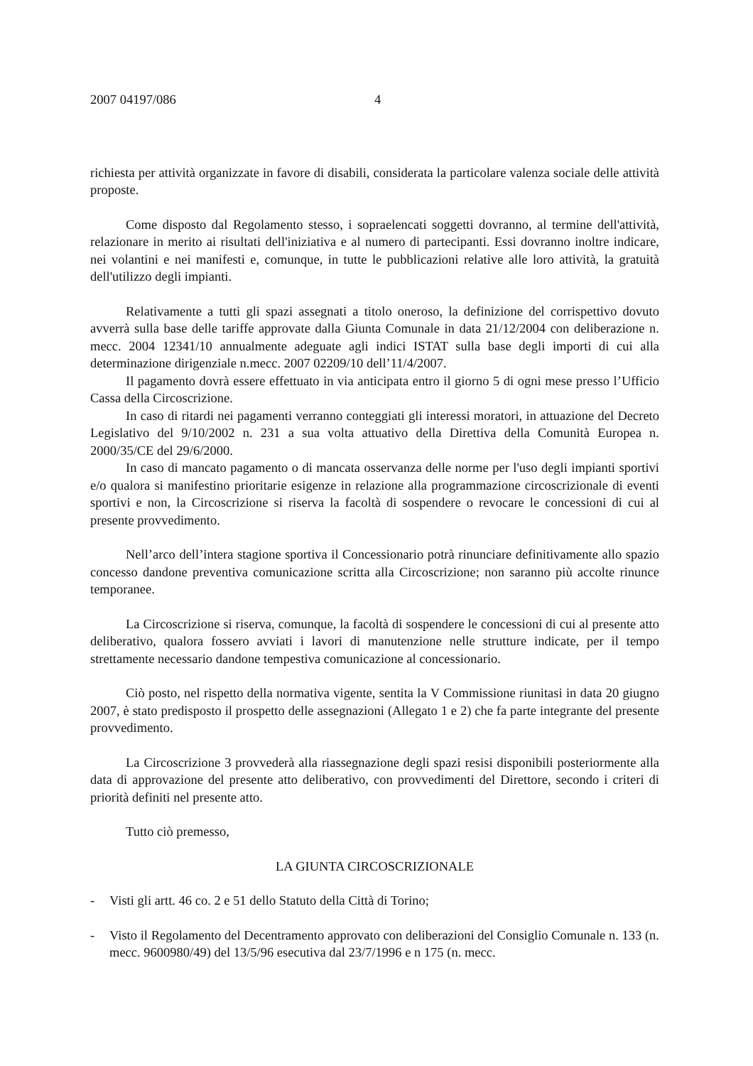2007 04197/086 4
richiesta per attività organizzate in favore di disabili, considerata la particolare valenza sociale delle attività proposte.
Come disposto dal Regolamento stesso, i sopraelencati soggetti dovranno, al termine dell'attività, relazionare in merito ai risultati dell'iniziativa e al numero di partecipanti. Essi dovranno inoltre indicare, nei volantini e nei manifesti e, comunque, in tutte le pubblicazioni relative alle loro attività, la gratuità dell'utilizzo degli impianti.
Relativamente a tutti gli spazi assegnati a titolo oneroso, la definizione del corrispettivo dovuto avverrà sulla base delle tariffe approvate dalla Giunta Comunale in data 21/12/2004 con deliberazione n. mecc. 2004 12341/10 annualmente adeguate agli indici ISTAT sulla base degli importi di cui alla determinazione dirigenziale n.mecc. 2007 02209/10 dell’11/4/2007.
Il pagamento dovrà essere effettuato in via anticipata entro il giorno 5 di ogni mese presso l’Ufficio Cassa della Circoscrizione.
In caso di ritardi nei pagamenti verranno conteggiati gli interessi moratori, in attuazione del Decreto Legislativo del 9/10/2002 n. 231 a sua volta attuativo della Direttiva della Comunità Europea n. 2000/35/CE del 29/6/2000.
In caso di mancato pagamento o di mancata osservanza delle norme per l'uso degli impianti sportivi e/o qualora si manifestino prioritarie esigenze in relazione alla programmazione circoscrizionale di eventi sportivi e non, la Circoscrizione si riserva la facoltà di sospendere o revocare le concessioni di cui al presente provvedimento.
Nell’arco dell’intera stagione sportiva il Concessionario potrà rinunciare definitivamente allo spazio concesso dandone preventiva comunicazione scritta alla Circoscrizione; non saranno più accolte rinunce temporanee.
La Circoscrizione si riserva, comunque, la facoltà di sospendere le concessioni di cui al presente atto deliberativo, qualora fossero avviati i lavori di manutenzione nelle strutture indicate, per il tempo strettamente necessario dandone tempestiva comunicazione al concessionario.
Ciò posto, nel rispetto della normativa vigente, sentita la V Commissione riunitasi in data 20 giugno 2007, è stato predisposto il prospetto delle assegnazioni (Allegato 1 e 2) che fa parte integrante del presente provvedimento.
La Circoscrizione 3 provvederà alla riassegnazione degli spazi resisi disponibili posteriormente alla data di approvazione del presente atto deliberativo, con provvedimenti del Direttore, secondo i criteri di priorità definiti nel presente atto.
Tutto ciò premesso,
LA GIUNTA CIRCOSCRIZIONALE
- Visti gli artt. 46 co. 2 e 51 dello Statuto della Città di Torino;
- Visto il Regolamento del Decentramento approvato con deliberazioni del Consiglio Comunale n. 133 (n. mecc. 9600980/49) del 13/5/96 esecutiva dal 23/7/1996 e n 175 (n. mecc.